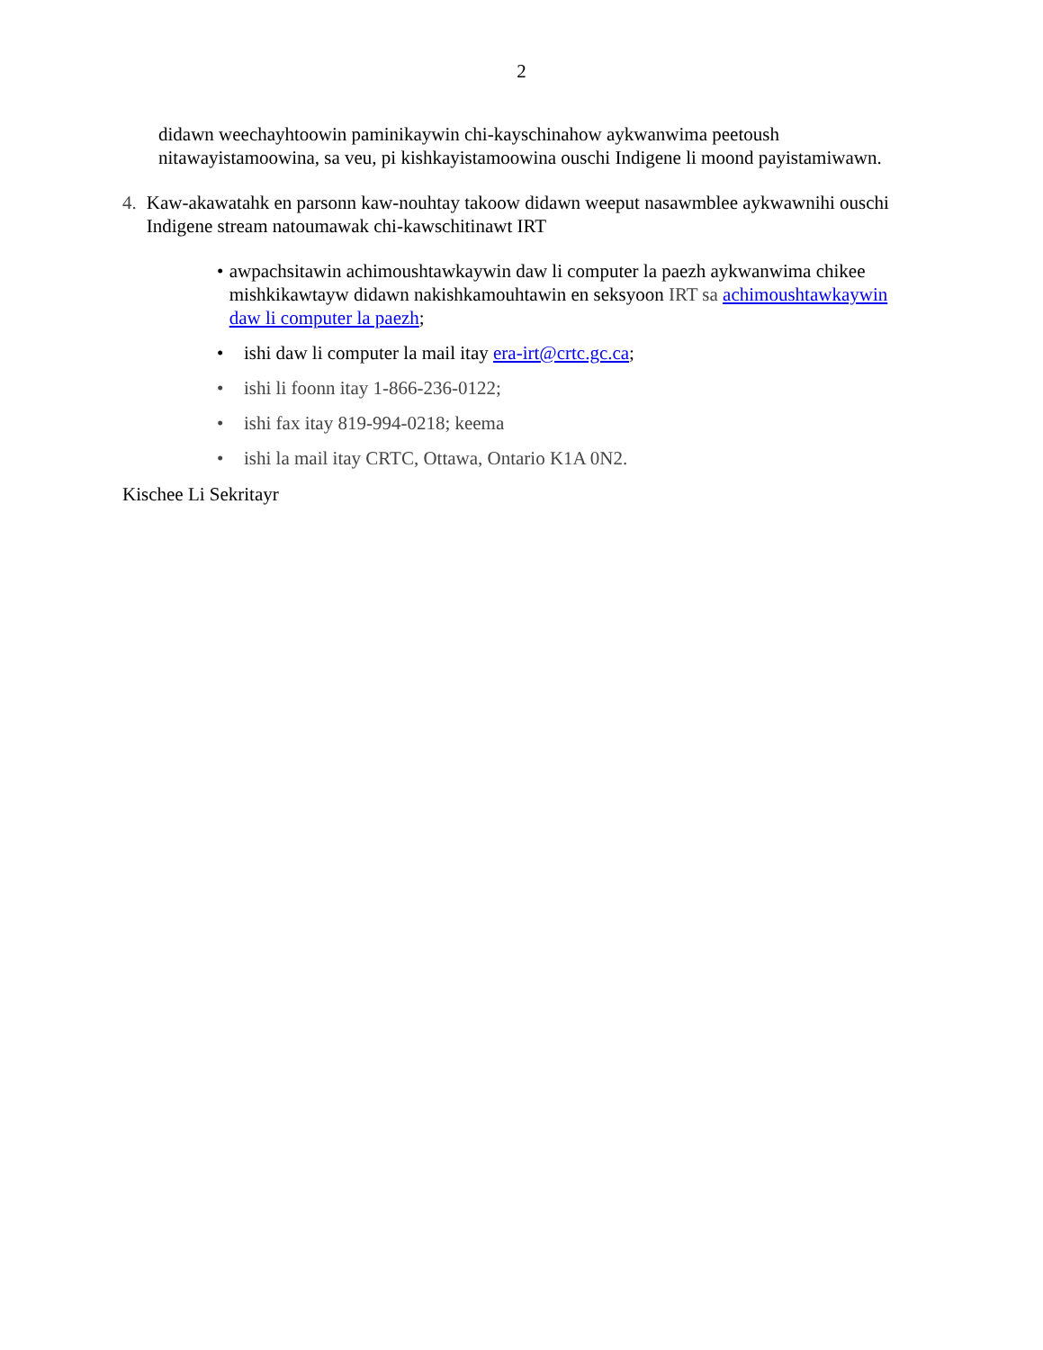2
didawn weechayhtoowin paminikaywin chi-kayschinahow aykwanwima peetoush nitawayistamoowina, sa veu, pi kishkayistamoowina ouschi Indigene li moond payistamiwawn.
4. Kaw-akawatahk en parsonn kaw-nouhtay takoow didawn weeput nasawmblee aykwawnihi ouschi Indigene stream natoumawak chi-kawschitinawt IRT
• awpachsitawin achimoushtawkaywin daw li computer la paezh aykwanwima chikee mishkikawtayw didawn nakishkamouhtawin en seksyoon IRT sa achimoushtawkaywin daw li computer la paezh;
• ishi daw li computer la mail itay era-irt@crtc.gc.ca;
• ishi li foonn itay 1-866-236-0122;
• ishi fax itay 819-994-0218; keema
• ishi la mail itay CRTC, Ottawa, Ontario K1A 0N2.
Kischee Li Sekritayr